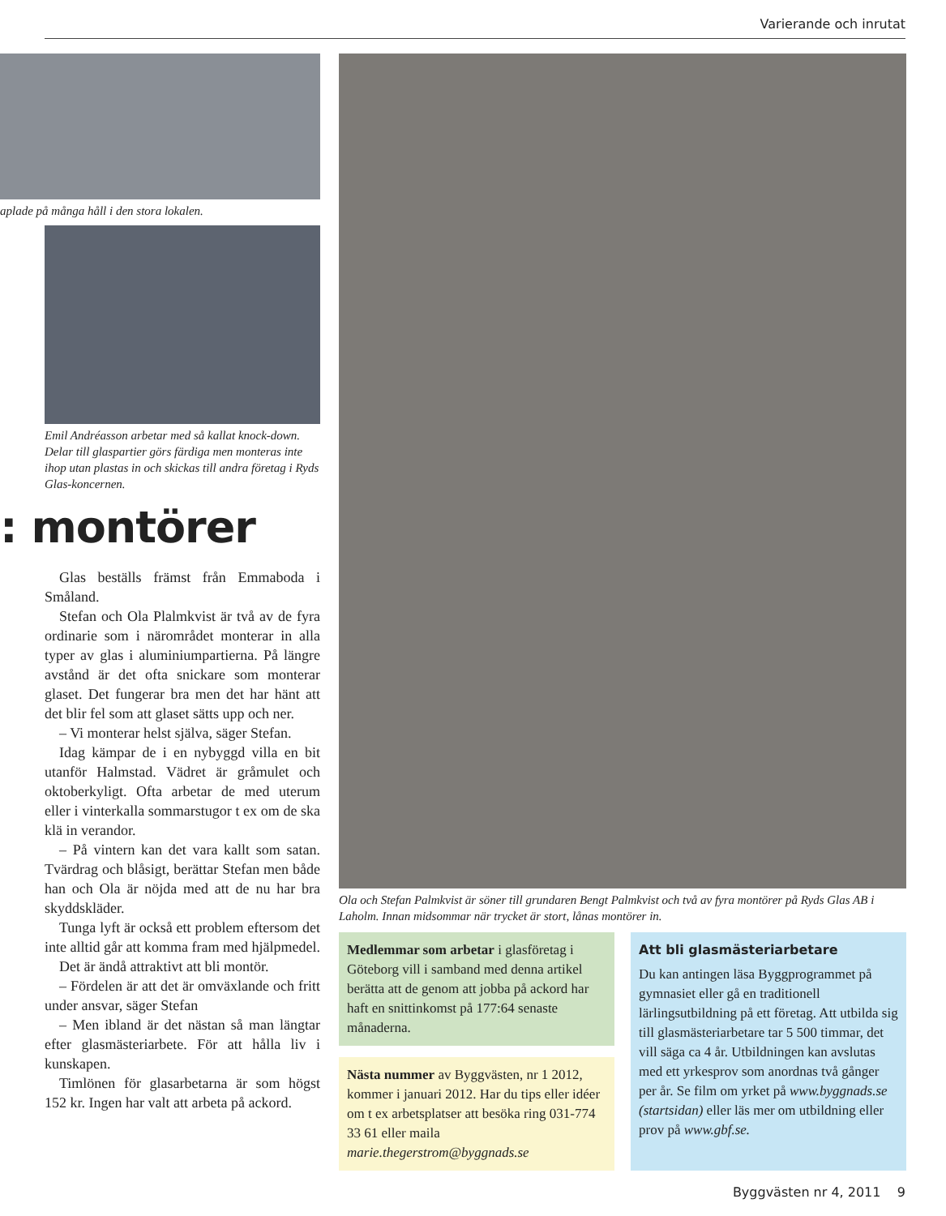Varierande och inrutat
aplade på många håll i den stora lokalen.
Emil Andréasson arbetar med så kallat knock-down. Delar till glaspartier görs färdiga men monteras inte ihop utan plastas in och skickas till andra företag i Ryds Glas-koncernen.
: montörer
Glas beställs främst från Emmaboda i Småland.
Stefan och Ola Plalmkvist är två av de fyra ordinarie som i närområdet monterar in alla typer av glas i aluminiumpartierna. På längre avstånd är det ofta snickare som monterar glaset. Det fungerar bra men det har hänt att det blir fel som att glaset sätts upp och ner.
– Vi monterar helst själva, säger Stefan.
Idag kämpar de i en nybyggd villa en bit utanför Halmstad. Vädret är gråmulet och oktoberkyligt. Ofta arbetar de med uterum eller i vinterkalla sommarstugor t ex om de ska klä in verandor.
– På vintern kan det vara kallt som satan. Tvärdrag och blåsigt, berättar Stefan men både han och Ola är nöjda med att de nu har bra skyddskläder.
Tunga lyft är också ett problem eftersom det inte alltid går att komma fram med hjälpmedel.
Det är ändå attraktivt att bli montör.
– Fördelen är att det är omväxlande och fritt under ansvar, säger Stefan
– Men ibland är det nästan så man längtar efter glasmästeriarbete. För att hålla liv i kunskapen.
Timlönen för glasarbetarna är som högst 152 kr. Ingen har valt att arbeta på ackord.
Ola och Stefan Palmkvist är söner till grundaren Bengt Palmkvist och två av fyra montörer på Ryds Glas AB i Laholm. Innan midsommar när trycket är stort, lånas montörer in.
Medlemmar som arbetar i glasföretag i Göteborg vill i samband med denna artikel berätta att de genom att jobba på ackord har haft en snittinkomst på 177:64 senaste månaderna.
Nästa nummer av Byggvästen, nr 1 2012, kommer i januari 2012. Har du tips eller idéer om t ex arbetsplatser att besöka ring 031-774 33 61 eller maila marie.thegerstrom@byggnads.se
Att bli glasmästeriarbetare
Du kan antingen läsa Byggprogrammet på gymnasiet eller gå en traditionell lärlingsutbildning på ett företag. Att utbilda sig till glasmästeriarbetare tar 5 500 timmar, det vill säga ca 4 år. Utbildningen kan avslutas med ett yrkesprov som anordnas två gånger per år. Se film om yrket på www.byggnads.se (startsidan) eller läs mer om utbildning eller prov på www.gbf.se.
Byggvästen nr 4, 2011 9